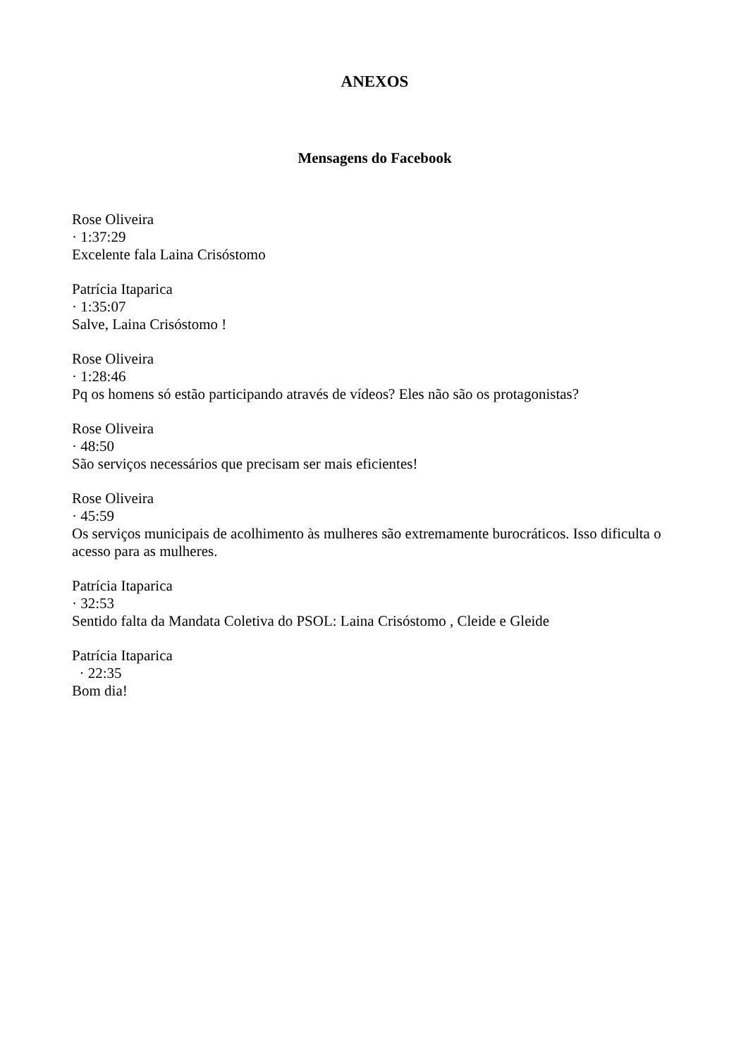ANEXOS
Mensagens do Facebook
Rose Oliveira
· 1:37:29
Excelente fala Laina Crisóstomo
Patrícia Itaparica
· 1:35:07
Salve, Laina Crisóstomo !
Rose Oliveira
· 1:28:46
Pq os homens só estão participando através de vídeos? Eles não são os protagonistas?
Rose Oliveira
· 48:50
São serviços necessários que precisam ser mais eficientes!
Rose Oliveira
· 45:59
Os serviços municipais de acolhimento às mulheres são extremamente burocráticos. Isso dificulta o acesso para as mulheres.
Patrícia Itaparica
· 32:53
Sentido falta da Mandata Coletiva do PSOL: Laina Crisóstomo , Cleide e Gleide
Patrícia Itaparica
· 22:35
Bom dia!